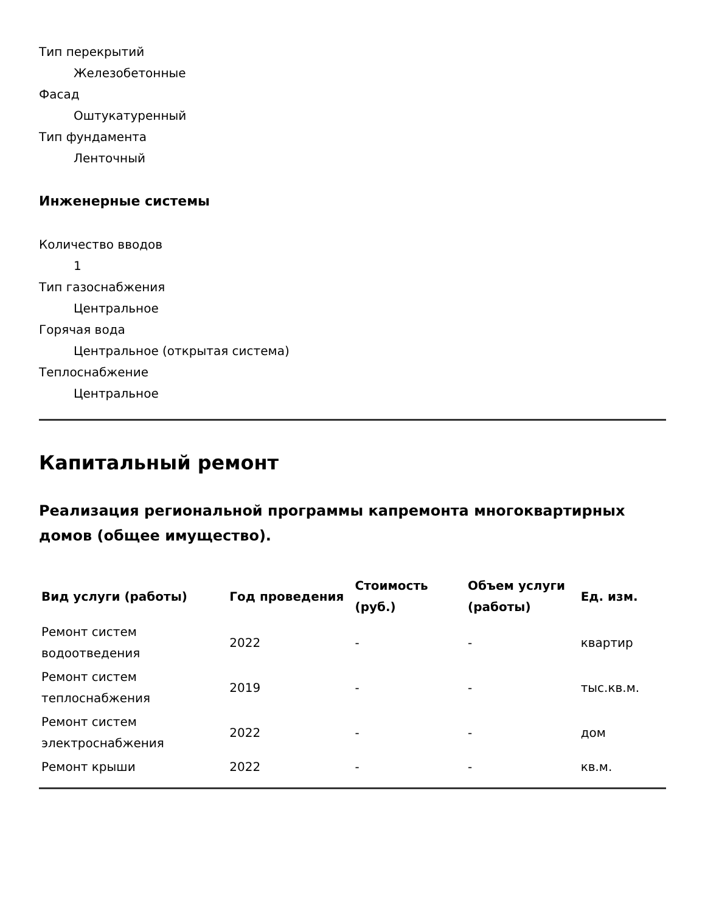Тип перекрытий
Железобетонные
Фасад
Оштукатуренный
Тип фундамента
Ленточный
Инженерные системы
Количество вводов
1
Тип газоснабжения
Центральное
Горячая вода
Центральное (открытая система)
Теплоснабжение
Центральное
Капитальный ремонт
Реализация региональной программы капремонта многоквартирных домов (общее имущество).
| Вид услуги (работы) | Год проведения | Стоимость (руб.) | Объем услуги (работы) | Ед. изм. |
| --- | --- | --- | --- | --- |
| Ремонт систем водоотведения | 2022 | - | - | квартир |
| Ремонт систем теплоснабжения | 2019 | - | - | тыс.кв.м. |
| Ремонт систем электроснабжения | 2022 | - | - | дом |
| Ремонт крыши | 2022 | - | - | кв.м. |